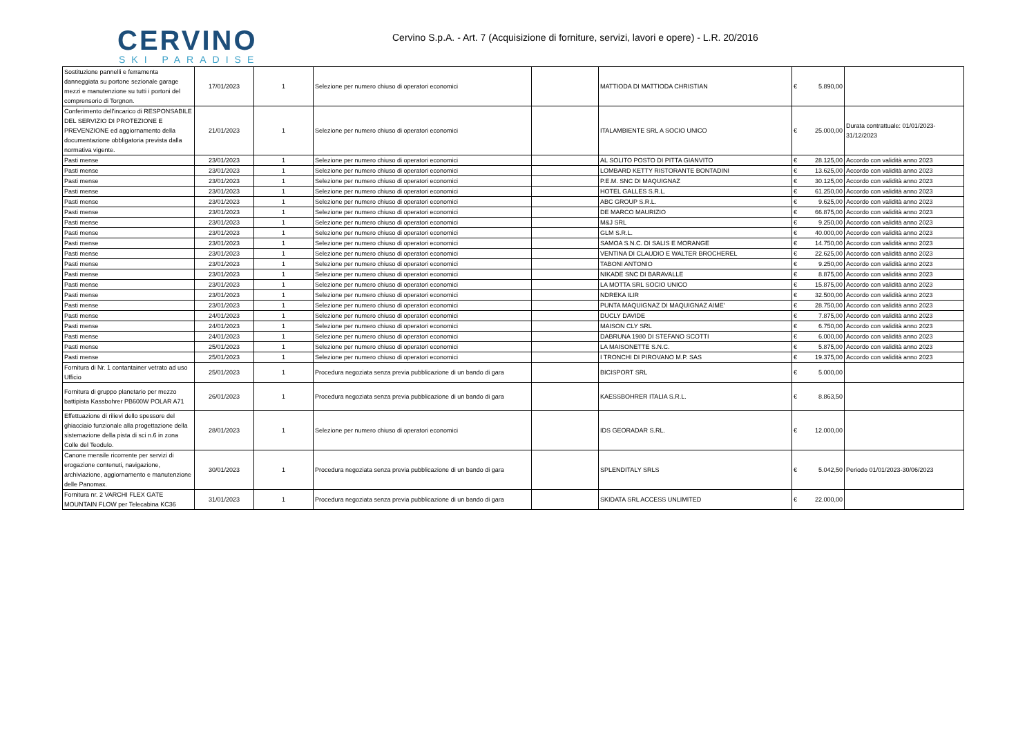CERVINO
SKI PARADISE
Cervino S.p.A. - Art. 7 (Acquisizione di forniture, servizi, lavori e opere) - L.R. 20/2016
| Sostituzione pannelli e ferramenta danneggiata su portone sezionale garage mezzi e manutenzione su tutti i portoni del comprensorio di Torgnon. | 17/01/2023 | 1 | Selezione per numero chiuso di operatori economici | | MATTIODA DI MATTIODA CHRISTIAN | € 5.890,00 | |
| Conferimento dell'incarico di RESPONSABILE DEL SERVIZIO DI PROTEZIONE E PREVENZIONE ed aggiornamento della documentazione obbligatoria prevista dalla normativa vigente. | 21/01/2023 | 1 | Selezione per numero chiuso di operatori economici | | ITALAMBIENTE SRL A SOCIO UNICO | € 25.000,00 | Durata contrattuale: 01/01/2023-31/12/2023 |
| Pasti mense | 23/01/2023 | 1 | Selezione per numero chiuso di operatori economici | | AL SOLITO POSTO DI PITTA GIANVITO | € 28.125,00 | Accordo con validità anno 2023 |
| Pasti mense | 23/01/2023 | 1 | Selezione per numero chiuso di operatori economici | | LOMBARD KETTY RISTORANTE BONTADINI | € 13.625,00 | Accordo con validità anno 2023 |
| Pasti mense | 23/01/2023 | 1 | Selezione per numero chiuso di operatori economici | | P.E.M. SNC DI MAQUIGNAZ | € 30.125,00 | Accordo con validità anno 2023 |
| Pasti mense | 23/01/2023 | 1 | Selezione per numero chiuso di operatori economici | | HOTEL GALLES S.R.L. | € 61.250,00 | Accordo con validità anno 2023 |
| Pasti mense | 23/01/2023 | 1 | Selezione per numero chiuso di operatori economici | | ABC GROUP S.R.L. | € 9.625,00 | Accordo con validità anno 2023 |
| Pasti mense | 23/01/2023 | 1 | Selezione per numero chiuso di operatori economici | | DE MARCO MAURIZIO | € 66.875,00 | Accordo con validità anno 2023 |
| Pasti mense | 23/01/2023 | 1 | Selezione per numero chiuso di operatori economici | | M&J SRL | € 9.250,00 | Accordo con validità anno 2023 |
| Pasti mense | 23/01/2023 | 1 | Selezione per numero chiuso di operatori economici | | GLM S.R.L. | € 40.000,00 | Accordo con validità anno 2023 |
| Pasti mense | 23/01/2023 | 1 | Selezione per numero chiuso di operatori economici | | SAMOA S.N.C. DI SALIS E MORANGE | € 14.750,00 | Accordo con validità anno 2023 |
| Pasti mense | 23/01/2023 | 1 | Selezione per numero chiuso di operatori economici | | VENTINA DI CLAUDIO E WALTER BROCHEREL | € 22.625,00 | Accordo con validità anno 2023 |
| Pasti mense | 23/01/2023 | 1 | Selezione per numero chiuso di operatori economici | | TABONI ANTONIO | € 9.250,00 | Accordo con validità anno 2023 |
| Pasti mense | 23/01/2023 | 1 | Selezione per numero chiuso di operatori economici | | NIKADE SNC DI BARAVALLE | € 8.875,00 | Accordo con validità anno 2023 |
| Pasti mense | 23/01/2023 | 1 | Selezione per numero chiuso di operatori economici | | LA MOTTA SRL SOCIO UNICO | € 15.875,00 | Accordo con validità anno 2023 |
| Pasti mense | 23/01/2023 | 1 | Selezione per numero chiuso di operatori economici | | NDREKA ILIR | € 32.500,00 | Accordo con validità anno 2023 |
| Pasti mense | 23/01/2023 | 1 | Selezione per numero chiuso di operatori economici | | PUNTA MAQUIGNAZ DI MAQUIGNAZ AIME' | € 28.750,00 | Accordo con validità anno 2023 |
| Pasti mense | 24/01/2023 | 1 | Selezione per numero chiuso di operatori economici | | DUCLY DAVIDE | € 7.875,00 | Accordo con validità anno 2023 |
| Pasti mense | 24/01/2023 | 1 | Selezione per numero chiuso di operatori economici | | MAISON CLY SRL | € 6.750,00 | Accordo con validità anno 2023 |
| Pasti mense | 24/01/2023 | 1 | Selezione per numero chiuso di operatori economici | | DABRUNA 1980 DI STEFANO SCOTTI | € 6.000,00 | Accordo con validità anno 2023 |
| Pasti mense | 25/01/2023 | 1 | Selezione per numero chiuso di operatori economici | | LA MAISONETTE S.N.C. | € 5.875,00 | Accordo con validità anno 2023 |
| Pasti mense | 25/01/2023 | 1 | Selezione per numero chiuso di operatori economici | | I TRONCHI DI PIROVANO M.P. SAS | € 19.375,00 | Accordo con validità anno 2023 |
| Fornitura di Nr. 1 contantainer vetrato ad uso Ufficio | 25/01/2023 | 1 | Procedura negoziata senza previa pubblicazione di un bando di gara | | BICISPORT SRL | € 5.000,00 | |
| Fornitura di gruppo planetario per mezzo battipista Kassbohrer PB600W POLAR A71 | 26/01/2023 | 1 | Procedura negoziata senza previa pubblicazione di un bando di gara | | KAESSBOHRER ITALIA S.R.L. | € 8.863,50 | |
| Effettuazione di rilievi dello spessore del ghiacciaio funzionale alla progettazione della sistemazione della pista di sci n.6 in zona Colle del Teodulo. | 28/01/2023 | 1 | Selezione per numero chiuso di operatori economici | | IDS GEORADAR S.RL. | € 12.000,00 | |
| Canone mensile ricorrente per servizi di erogazione contenuti, navigazione, archiviazione, aggiornamento e manutenzione delle Panomax. | 30/01/2023 | 1 | Procedura negoziata senza previa pubblicazione di un bando di gara | | SPLENDITALY SRLS | € 5.042,50 | Periodo 01/01/2023-30/06/2023 |
| Fornitura nr. 2 VARCHI FLEX GATE MOUNTAIN FLOW per Telecabina KC36 | 31/01/2023 | 1 | Procedura negoziata senza previa pubblicazione di un bando di gara | | SKIDATA SRL ACCESS UNLIMITED | € 22.000,00 | |